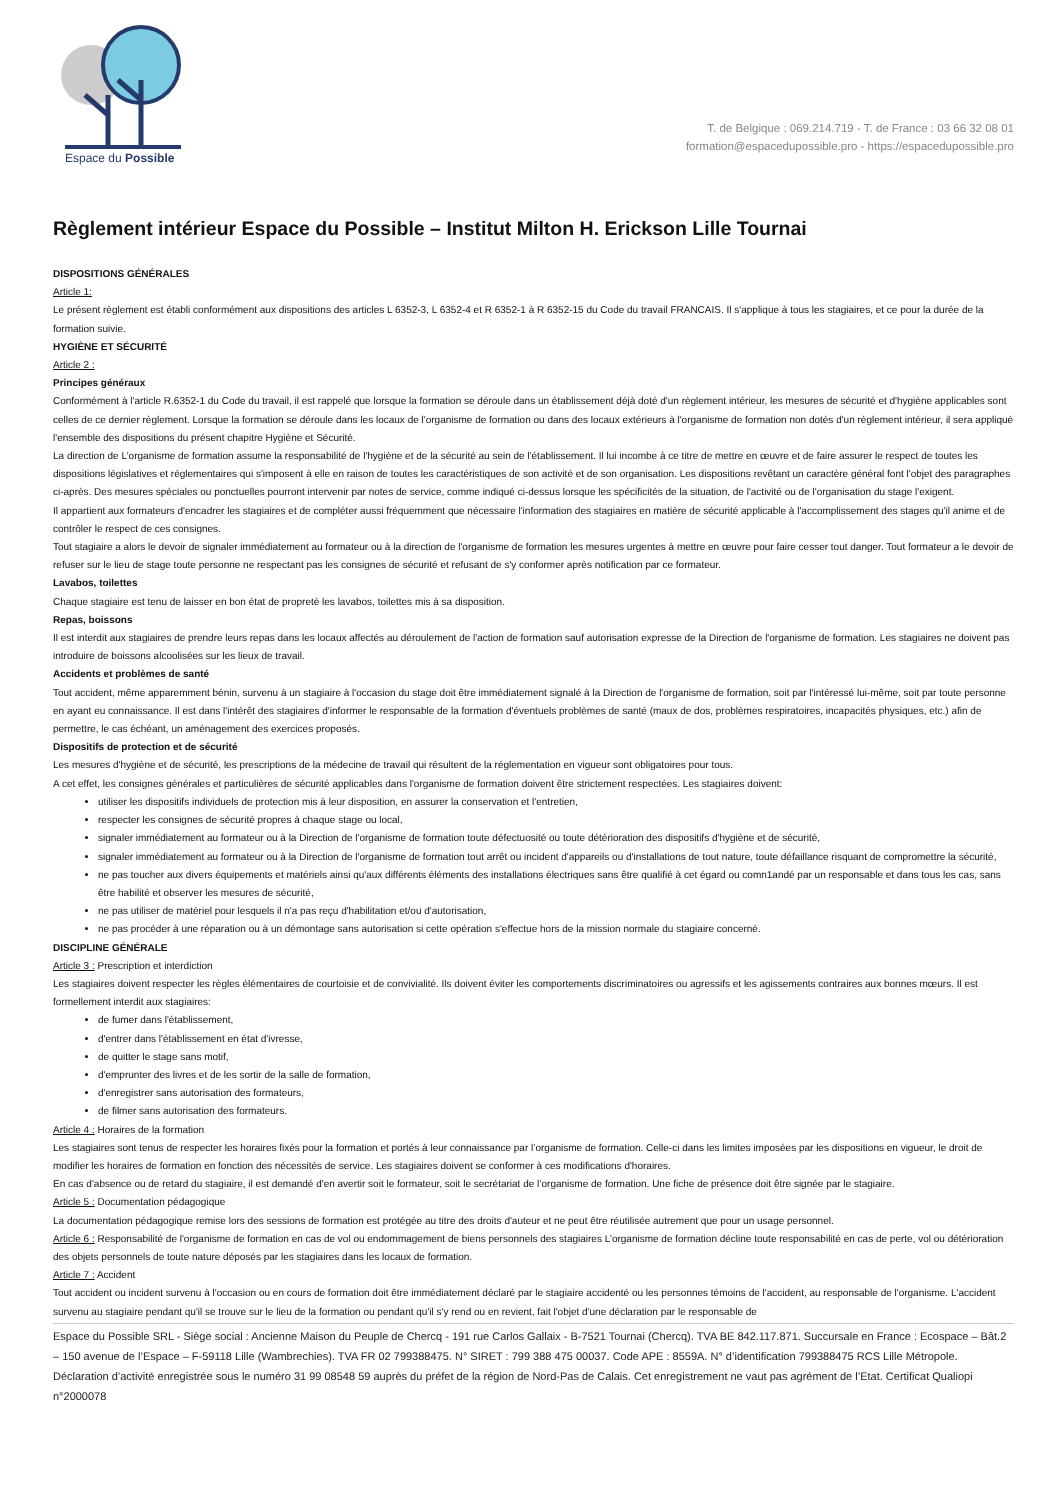Espace du Possible
T. de Belgique : 069.214.719 - T. de France : 03 66 32 08 01
formation@espacedupossible.pro - https://espacedupossible.pro
Règlement intérieur Espace du Possible – Institut Milton H. Erickson Lille Tournai
DISPOSITIONS GÉNÉRALES
Article 1:
Le présent règlement est établi conformément aux dispositions des articles L 6352-3, L 6352-4 et R 6352-1 à R 6352-15 du Code du travail FRANCAIS. Il s'applique à tous les stagiaires, et ce pour la durée de la formation suivie.
HYGIÈNE ET SÉCURITÉ
Article 2 :
Principes généraux
Conformément à l'article R.6352-1 du Code du travail, il est rappelé que lorsque la formation se déroule dans un établissement déjà doté d'un règlement intérieur, les mesures de sécurité et d'hygiène applicables sont celles de ce dernier règlement. Lorsque la formation se déroule dans les locaux de l'organisme de formation ou dans des locaux extérieurs à l'organisme de formation non dotés d'un règlement intérieur, il sera appliqué l'ensemble des dispositions du présent chapitre Hygiène et Sécurité.
La direction de L’organisme de formation assume la responsabilité de l'hygiène et de la sécurité au sein de l'établissement. Il lui incombe à ce titre de mettre en œuvre et de faire assurer le respect de toutes les dispositions législatives et réglementaires qui s'imposent à elle en raison de toutes les caractéristiques de son activité et de son organisation. Les dispositions revêtant un caractère général font l'objet des paragraphes ci-après. Des mesures spéciales ou ponctuelles pourront intervenir par notes de service, comme indiqué ci-dessus lorsque les spécificités de la situation, de l'activité ou de l'organisation du stage l'exigent.
Il appartient aux formateurs d'encadrer les stagiaires et de compléter aussi fréquemment que nécessaire l'information des stagiaires en matière de sécurité applicable à l'accomplissement des stages qu'il anime et de contrôler le respect de ces consignes.
Tout stagiaire a alors le devoir de signaler immédiatement au formateur ou à la direction de l'organisme de formation les mesures urgentes à mettre en œuvre pour faire cesser tout danger. Tout formateur a le devoir de refuser sur le lieu de stage toute personne ne respectant pas les consignes de sécurité et refusant de s'y conformer après notification par ce formateur.
Lavabos, toilettes
Chaque stagiaire est tenu de laisser en bon état de propreté les lavabos, toilettes mis à sa disposition.
Repas, boissons
Il est interdit aux stagiaires de prendre leurs repas dans les locaux affectés au déroulement de l'action de formation sauf autorisation expresse de la Direction de l'organisme de formation. Les stagiaires ne doivent pas introduire de boissons alcoolisées sur les lieux de travail.
Accidents et problèmes de santé
Tout accident, même apparemment bénin, survenu à un stagiaire à l'occasion du stage doit être immédiatement signalé à la Direction de l'organisme de formation, soit par l'intéressé lui-même, soit par toute personne en ayant eu connaissance. Il est dans l'intérêt des stagiaires d'informer le responsable de la formation d'éventuels problèmes de santé (maux de dos, problèmes respiratoires, incapacités physiques, etc.) afin de permettre, le cas échéant, un aménagement des exercices proposés.
Dispositifs de protection et de sécurité
Les mesures d'hygiène et de sécurité, les prescriptions de la médecine de travail qui résultent de la réglementation en vigueur sont obligatoires pour tous.
A cet effet, les consignes générales et particulières de sécurité applicables dans l'organisme de formation doivent être strictement respectées. Les stagiaires doivent:
utiliser les dispositifs individuels de protection mis à leur disposition, en assurer la conservation et l'entretien,
respecter les consignes de sécurité propres à chaque stage ou local,
signaler immédiatement au formateur ou à la Direction de l'organisme de formation toute défectuosité ou toute détérioration des dispositifs d'hygiène et de sécurité,
signaler immédiatement au formateur ou à la Direction de l'organisme de formation tout arrêt ou incident d'appareils ou d'installations de tout nature, toute défaillance risquant de compromettre la sécurité,
ne pas toucher aux divers équipements et matériels ainsi qu'aux différents éléments des installations électriques sans être qualifié à cet égard ou comn1andé par un responsable et dans tous les cas, sans être habilité et observer les mesures de sécurité,
ne pas utiliser de matériel pour lesquels il n'a pas reçu d'habilitation et/ou d'autorisation,
ne pas procéder à une réparation ou à un démontage sans autorisation si cette opération s'effectue hors de la mission normale du stagiaire concerné.
DISCIPLINE GÉNÉRALE
Article 3 : Prescription et interdiction
Les stagiaires doivent respecter les règles élémentaires de courtoisie et de convivialité. Ils doivent éviter les comportements discriminatoires ou agressifs et les agissements contraires aux bonnes mœurs. Il est formellement interdit aux stagiaires:
de fumer dans l'établissement,
d'entrer dans l'établissement en état d'ivresse,
de quitter le stage sans motif,
d'emprunter des livres et de les sortir de la salle de formation,
d'enregistrer sans autorisation des formateurs,
de filmer sans autorisation des formateurs.
Article 4 : Horaires de la formation
Les stagiaires sont tenus de respecter les horaires fixés pour la formation et portés à leur connaissance par l’organisme de formation. Celle-ci dans les limites imposées par les dispositions en vigueur, le droit de modifier les horaires de formation en fonction des nécessités de service. Les stagiaires doivent se conformer à ces modifications d'horaires.
En cas d'absence ou de retard du stagiaire, il est demandé d'en avertir soit le formateur, soit le secrétariat de l’organisme de formation. Une fiche de présence doit être signée par le stagiaire.
Article 5 : Documentation pédagogique
La documentation pédagogique remise lors des sessions de formation est protégée au titre des droits d'auteur et ne peut être réutilisée autrement que pour un usage personnel.
Article 6 : Responsabilité de l'organisme de formation en cas de vol ou endommagement de biens personnels des stagiaires L’organisme de formation décline toute responsabilité en cas de perte, vol ou détérioration des objets personnels de toute nature déposés par les stagiaires dans les locaux de formation.
Article 7 : Accident
Tout accident ou incident survenu à l'occasion ou en cours de formation doit être immédiatement déclaré par le stagiaire accidenté ou les personnes témoins de l'accident, au responsable de l'organisme. L'accident survenu au stagiaire pendant qu'il se trouve sur le lieu de la formation ou pendant qu'il s'y rend ou en revient, fait l'objet d'une déclaration par le responsable de
Espace du Possible SRL - Siège social : Ancienne Maison du Peuple de Chercq - 191 rue Carlos Gallaix - B-7521 Tournai (Chercq). TVA BE 842.117.871. Succursale en France : Ecospace – Bât.2 – 150 avenue de l’Espace – F-59118 Lille (Wambrechies). TVA FR 02 799388475. N° SIRET : 799 388 475 00037. Code APE : 8559A. N° d’identification 799388475 RCS Lille Métropole. Déclaration d’activité enregistrée sous le numéro 31 99 08548 59 auprès du préfet de la région de Nord-Pas de Calais. Cet enregistrement ne vaut pas agrément de l’Etat. Certificat Qualiopi n°2000078